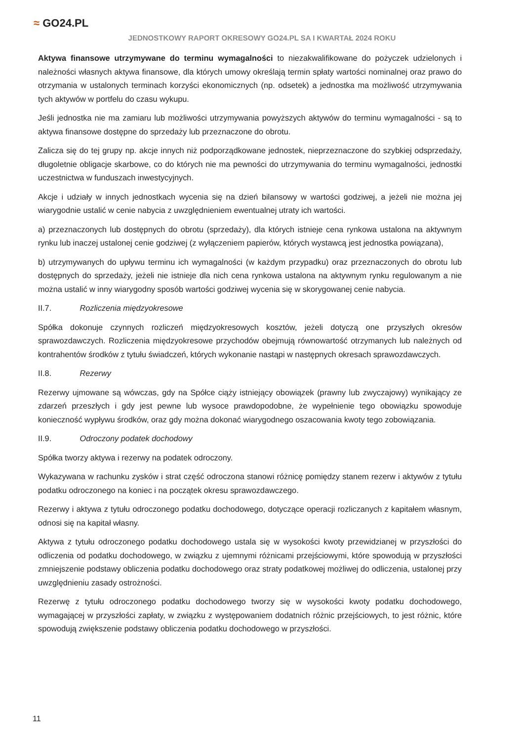≈ GO24.PL
JEDNOSTKOWY RAPORT OKRESOWY GO24.PL SA I KWARTAŁ 2024 ROKU
Aktywa finansowe utrzymywane do terminu wymagalności to niezakwalifikowane do pożyczek udzielonych i należności własnych aktywa finansowe, dla których umowy określają termin spłaty wartości nominalnej oraz prawo do otrzymania w ustalonych terminach korzyści ekonomicznych (np. odsetek) a jednostka ma możliwość utrzymywania tych aktywów w portfelu do czasu wykupu.
Jeśli jednostka nie ma zamiaru lub możliwości utrzymywania powyższych aktywów do terminu wymagalności - są to aktywa finansowe dostępne do sprzedaży lub przeznaczone do obrotu.
Zalicza się do tej grupy np. akcje innych niż podporządkowane jednostek, nieprzeznaczone do szybkiej odsprzedaży, długoletnie obligacje skarbowe, co do których nie ma pewności do utrzymywania do terminu wymagalności, jednostki uczestnictwa w funduszach inwestycyjnych.
Akcje i udziały w innych jednostkach wycenia się na dzień bilansowy w wartości godziwej, a jeżeli nie można jej wiarygodnie ustalić w cenie nabycia z uwzględnieniem ewentualnej utraty ich wartości.
a) przeznaczonych lub dostępnych do obrotu (sprzedaży), dla których istnieje cena rynkowa ustalona na aktywnym rynku lub inaczej ustalonej cenie godziwej (z wyłączeniem papierów, których wystawcą jest jednostka powiązana),
b) utrzymywanych do upływu terminu ich wymagalności (w każdym przypadku) oraz przeznaczonych do obrotu lub dostępnych do sprzedaży, jeżeli nie istnieje dla nich cena rynkowa ustalona na aktywnym rynku regulowanym a nie można ustalić w inny wiarygodny sposób wartości godziwej wycenia się w skorygowanej cenie nabycia.
II.7. Rozliczenia międzyokresowe
Spółka dokonuje czynnych rozliczeń międzyokresowych kosztów, jeżeli dotyczą one przyszłych okresów sprawozdawczych. Rozliczenia międzyokresowe przychodów obejmują równowartość otrzymanych lub należnych od kontrahentów środków z tytułu świadczeń, których wykonanie nastąpi w następnych okresach sprawozdawczych.
II.8. Rezerwy
Rezerwy ujmowane są wówczas, gdy na Spółce ciąży istniejący obowiązek (prawny lub zwyczajowy) wynikający ze zdarzeń przeszłych i gdy jest pewne lub wysoce prawdopodobne, że wypełnienie tego obowiązku spowoduje konieczność wypływu środków, oraz gdy można dokonać wiarygodnego oszacowania kwoty tego zobowiązania.
II.9. Odroczony podatek dochodowy
Spółka tworzy aktywa i rezerwy na podatek odroczony.
Wykazywana w rachunku zysków i strat część odroczona stanowi różnicę pomiędzy stanem rezerw i aktywów z tytułu podatku odroczonego na koniec i na początek okresu sprawozdawczego.
Rezerwy i aktywa z tytułu odroczonego podatku dochodowego, dotyczące operacji rozliczanych z kapitałem własnym, odnosi się na kapitał własny.
Aktywa z tytułu odroczonego podatku dochodowego ustala się w wysokości kwoty przewidzianej w przyszłości do odliczenia od podatku dochodowego, w związku z ujemnymi różnicami przejściowymi, które spowodują w przyszłości zmniejszenie podstawy obliczenia podatku dochodowego oraz straty podatkowej możliwej do odliczenia, ustalonej przy uwzględnieniu zasady ostrożności.
Rezerwę z tytułu odroczonego podatku dochodowego tworzy się w wysokości kwoty podatku dochodowego, wymagającej w przyszłości zapłaty, w związku z występowaniem dodatnich różnic przejściowych, to jest różnic, które spowodują zwiększenie podstawy obliczenia podatku dochodowego w przyszłości.
11